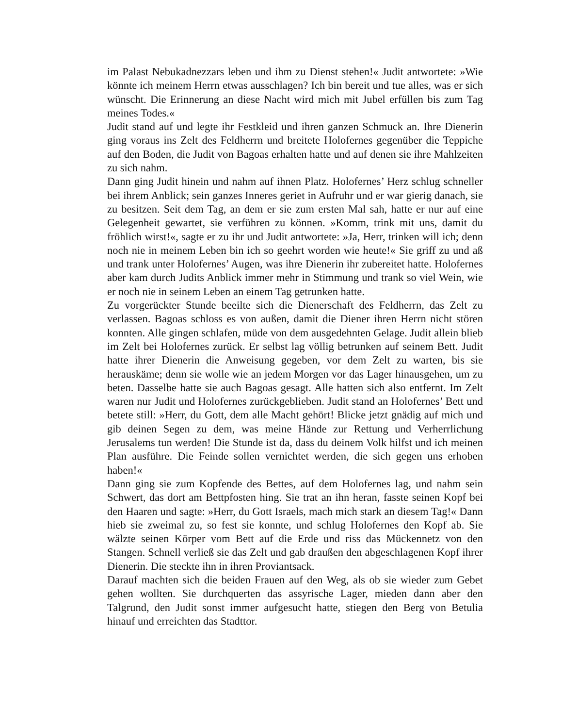im Palast Nebukadnezzars leben und ihm zu Dienst stehen!« Judit antwortete: »Wie könnte ich meinem Herrn etwas ausschlagen? Ich bin bereit und tue alles, was er sich wünscht. Die Erinnerung an diese Nacht wird mich mit Jubel erfüllen bis zum Tag meines Todes.«
Judit stand auf und legte ihr Festkleid und ihren ganzen Schmuck an. Ihre Dienerin ging voraus ins Zelt des Feldherrn und breitete Holofernes gegenüber die Teppiche auf den Boden, die Judit von Bagoas erhalten hatte und auf denen sie ihre Mahlzeiten zu sich nahm.
Dann ging Judit hinein und nahm auf ihnen Platz. Holofernes’ Herz schlug schneller bei ihrem Anblick; sein ganzes Inneres geriet in Aufruhr und er war gierig danach, sie zu besitzen. Seit dem Tag, an dem er sie zum ersten Mal sah, hatte er nur auf eine Gelegenheit gewartet, sie verführen zu können. »Komm, trink mit uns, damit du fröhlich wirst!«, sagte er zu ihr und Judit antwortete: »Ja, Herr, trinken will ich; denn noch nie in meinem Leben bin ich so geehrt worden wie heute!« Sie griff zu und aß und trank unter Holofernes’ Augen, was ihre Dienerin ihr zubereitet hatte. Holofernes aber kam durch Judits Anblick immer mehr in Stimmung und trank so viel Wein, wie er noch nie in seinem Leben an einem Tag getrunken hatte.
Zu vorgerückter Stunde beeilte sich die Dienerschaft des Feldherrn, das Zelt zu verlassen. Bagoas schloss es von außen, damit die Diener ihren Herrn nicht stören konnten. Alle gingen schlafen, müde von dem ausgedehnten Gelage. Judit allein blieb im Zelt bei Holofernes zurück. Er selbst lag völlig betrunken auf seinem Bett. Judit hatte ihrer Dienerin die Anweisung gegeben, vor dem Zelt zu warten, bis sie herauskäme; denn sie wolle wie an jedem Morgen vor das Lager hinausgehen, um zu beten. Dasselbe hatte sie auch Bagoas gesagt. Alle hatten sich also entfernt. Im Zelt waren nur Judit und Holofernes zurückgeblieben. Judit stand an Holofernes’ Bett und betete still: »Herr, du Gott, dem alle Macht gehört! Blicke jetzt gnädig auf mich und gib deinen Segen zu dem, was meine Hände zur Rettung und Verherrlichung Jerusalems tun werden! Die Stunde ist da, dass du deinem Volk hilfst und ich meinen Plan ausführe. Die Feinde sollen vernichtet werden, die sich gegen uns erhoben haben!«
Dann ging sie zum Kopfende des Bettes, auf dem Holofernes lag, und nahm sein Schwert, das dort am Bettpfosten hing. Sie trat an ihn heran, fasste seinen Kopf bei den Haaren und sagte: »Herr, du Gott Israels, mach mich stark an diesem Tag!« Dann hieb sie zweimal zu, so fest sie konnte, und schlug Holofernes den Kopf ab. Sie wälzte seinen Körper vom Bett auf die Erde und riss das Mückennetz von den Stangen. Schnell verließ sie das Zelt und gab draußen den abgeschlagenen Kopf ihrer Dienerin. Die steckte ihn in ihren Proviantsack.
Darauf machten sich die beiden Frauen auf den Weg, als ob sie wieder zum Gebet gehen wollten. Sie durchquerten das assyrische Lager, mieden dann aber den Talgrund, den Judit sonst immer aufgesucht hatte, stiegen den Berg von Betulia hinauf und erreichten das Stadttor.